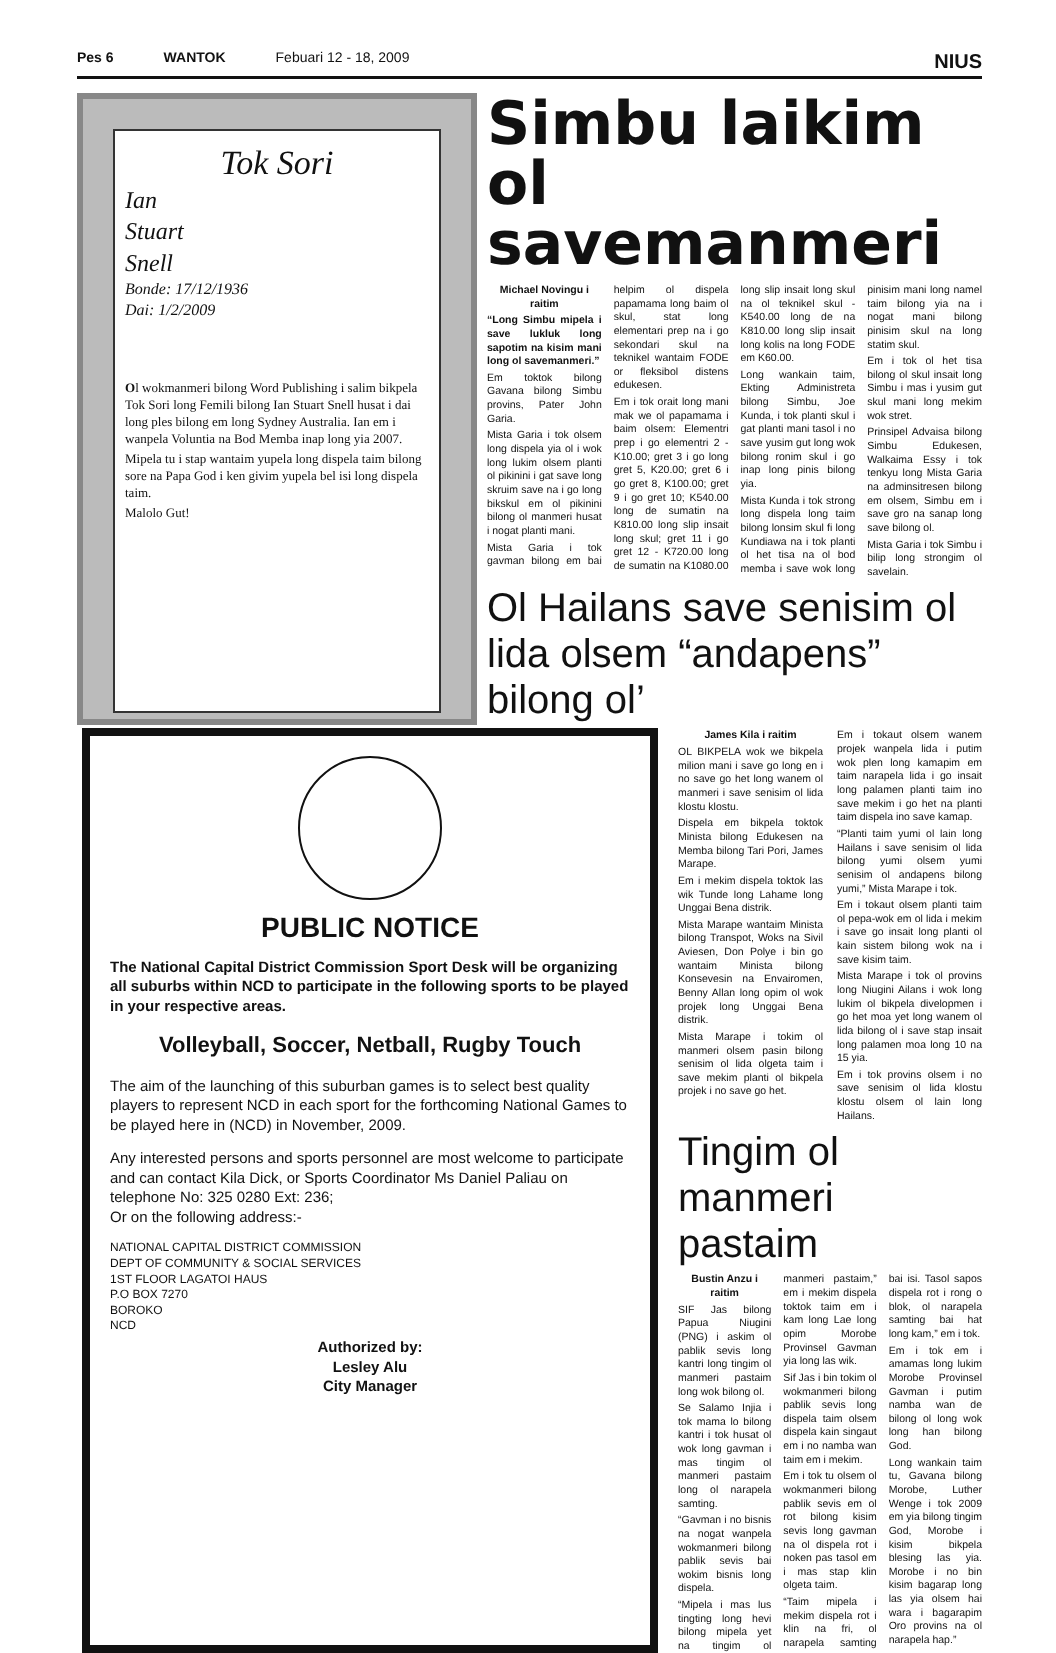Pes 6 WANTOK Febuari 12 - 18, 2009 NIUS
Tok Sori
Ian
Stuart
Snell
Bonde: 17/12/1936
Dai: 1/2/2009
Ol wokmanmeri bilong Word Publishing i salim bikpela Tok Sori long Femili bilong Ian Stuart Snell husat i dai long ples bilong em long Sydney Australia. Ian em i wanpela Voluntia na Bod Memba inap long yia 2007.
Mipela tu i stap wantaim yupela long dispela taim bilong sore na Papa God i ken givim yupela bel isi long dispela taim.
Malolo Gut!
Simbu laikim ol savemanmeri
Michael Novingu i raitim
“Long Simbu mipela i save lukluk long sapotim na kisim mani long ol savemanmeri.”
Em toktok bilong Gavana bilong Simbu provins, Pater John Garia.
Mista Garia i tok olsem long dispela yia ol i wok long lukim olsem planti ol pikinini i gat save long skruim save na i go long bikskul em ol pikinini bilong ol manmeri husat i nogat planti mani.
Mista Garia i tok gavman bilong em bai helpim ol dispela papamama long baim ol skul, stat long elementari prep na i go sekondari skul na teknikel wantaim FODE or fleksibol distens edukesen.
Em i tok orait long mani mak we ol papamama i baim olsem: Elementri prep i go elementri 2 - K10.00; gret 3 i go long gret 5, K20.00; gret 6 i go gret 8, K100.00; gret 9 i go gret 10; K540.00 long de sumatin na K810.00 long slip insait long skul; gret 11 i go gret 12 - K720.00 long de sumatin na K1080.00 long slip insait long skul na ol teknikel skul - K540.00 long de na K810.00 long slip insait long kolis na long FODE em K60.00.
Long wankain taim, Ekting Administreta bilong Simbu, Joe Kunda, i tok planti skul i gat planti mani tasol i no save yusim gut long wok bilong ronim skul i go inap long pinis bilong yia.
Mista Kunda i tok strong long dispela long taim bilong lonsim skul fi long Kundiawa na i tok planti ol het tisa na ol bod memba i save wok long pinisim mani long namel taim bilong yia na i nogat mani bilong pinisim skul na long statim skul.
Em i tok ol het tisa bilong ol skul insait long Simbu i mas i yusim gut skul mani long mekim wok stret.
Prinsipel Advaisa bilong Simbu Edukesen, Walkaima Essy i tok tenkyu long Mista Garia na adminsitresen bilong em olsem, Simbu em i save gro na sanap long save bilong ol.
Mista Garia i tok Simbu i bilip long strongim ol savelain.
Ol Hailans save senisim ol lida olsem “andapens” bilong ol’
PUBLIC NOTICE
The National Capital District Commission Sport Desk will be organizing all suburbs within NCD to participate in the following sports to be played in your respective areas.
Volleyball, Soccer, Netball, Rugby Touch
The aim of the launching of this suburban games is to select best quality players to represent NCD in each sport for the forthcoming National Games to be played here in (NCD) in November, 2009.
Any interested persons and sports personnel are most welcome to participate and can contact Kila Dick, or Sports Coordinator Ms Daniel Paliau on telephone No: 325 0280 Ext: 236;
Or on the following address:-
NATIONAL CAPITAL DISTRICT COMMISSION
DEPT OF COMMUNITY & SOCIAL SERVICES
1ST FLOOR LAGATOI HAUS
P.O BOX 7270
BOROKO
NCD
Authorized by:
Lesley Alu
City Manager
James Kila i raitim
OL BIKPELA wok we bikpela milion mani i save go long en i no save go het long wanem ol manmeri i save senisim ol lida klostu klostu.
Dispela em bikpela toktok Minista bilong Edukesen na Memba bilong Tari Pori, James Marape.
Em i mekim dispela toktok las wik Tunde long Lahame long Unggai Bena distrik.
Mista Marape wantaim Minista bilong Transpot, Woks na Sivil Aviesen, Don Polye i bin go wantaim Minista bilong Konsevesin na Envairomen, Benny Allan long opim ol wok projek long Unggai Bena distrik.
Mista Marape i tokim ol manmeri olsem pasin bilong senisim ol lida olgeta taim i save mekim planti ol bikpela projek i no save go het.
Em i tokaut olsem wanem projek wanpela lida i putim wok plen long kamapim em taim narapela lida i go insait long palamen planti taim ino save mekim i go het na planti taim dispela ino save kamap.
“Planti taim yumi ol lain long Hailans i save senisim ol lida bilong yumi olsem yumi senisim ol andapens bilong yumi,” Mista Marape i tok.
Em i tokaut olsem planti taim ol pepa-wok em ol lida i mekim i save go insait long planti ol kain sistem bilong wok na i save kisim taim.
Mista Marape i tok ol provins long Niugini Ailans i wok long lukim ol bikpela divelopmen i go het moa yet long wanem ol lida bilong ol i save stap insait long palamen moa long 10 na 15 yia.
Em i tok provins olsem i no save senisim ol lida klostu klostu olsem ol lain long Hailans.
Tingim ol manmeri pastaim
Bustin Anzu i raitim
SIF Jas bilong Papua Niugini (PNG) i askim ol pablik sevis long kantri long tingim ol manmeri pastaim long wok bilong ol.
Se Salamo Injia i tok mama lo bilong kantri i tok husat ol wok long gavman i mas tingim ol manmeri pastaim long ol narapela samting.
“Gavman i no bisnis na nogat wanpela wokmanmeri bilong pablik sevis bai wokim bisnis long dispela.
“Mipela i mas lus tingting long hevi bilong mipela yet na tingim ol manmeri pastaim,” em i mekim dispela toktok taim em i kam long Lae long opim Morobe Provinsel Gavman yia long las wik.
Sif Jas i bin tokim ol wokmanmeri bilong pablik sevis long dispela taim olsem dispela kain singaut em i no namba wan taim em i mekim.
Em i tok tu olsem ol wokmanmeri bilong pablik sevis em ol rot bilong kisim sevis long gavman na ol dispela rot i noken pas tasol em i mas stap klin olgeta taim.
“Taim mipela i mekim dispela rot i klin na fri, ol narapela samting bai isi. Tasol sapos dispela rot i rong o blok, ol narapela samting bai hat long kam,” em i tok.
Em i tok em i amamas long lukim Morobe Provinsel Gavman i putim namba wan de bilong ol long wok long han bilong God.
Long wankain taim tu, Gavana bilong Morobe, Luther Wenge i tok 2009 em yia bilong tingim God, Morobe i kisim bikpela blesing las yia. Morobe i no bin kisim bagarap long las yia olsem hai wara i bagarapim Oro provins na ol narapela hap.”